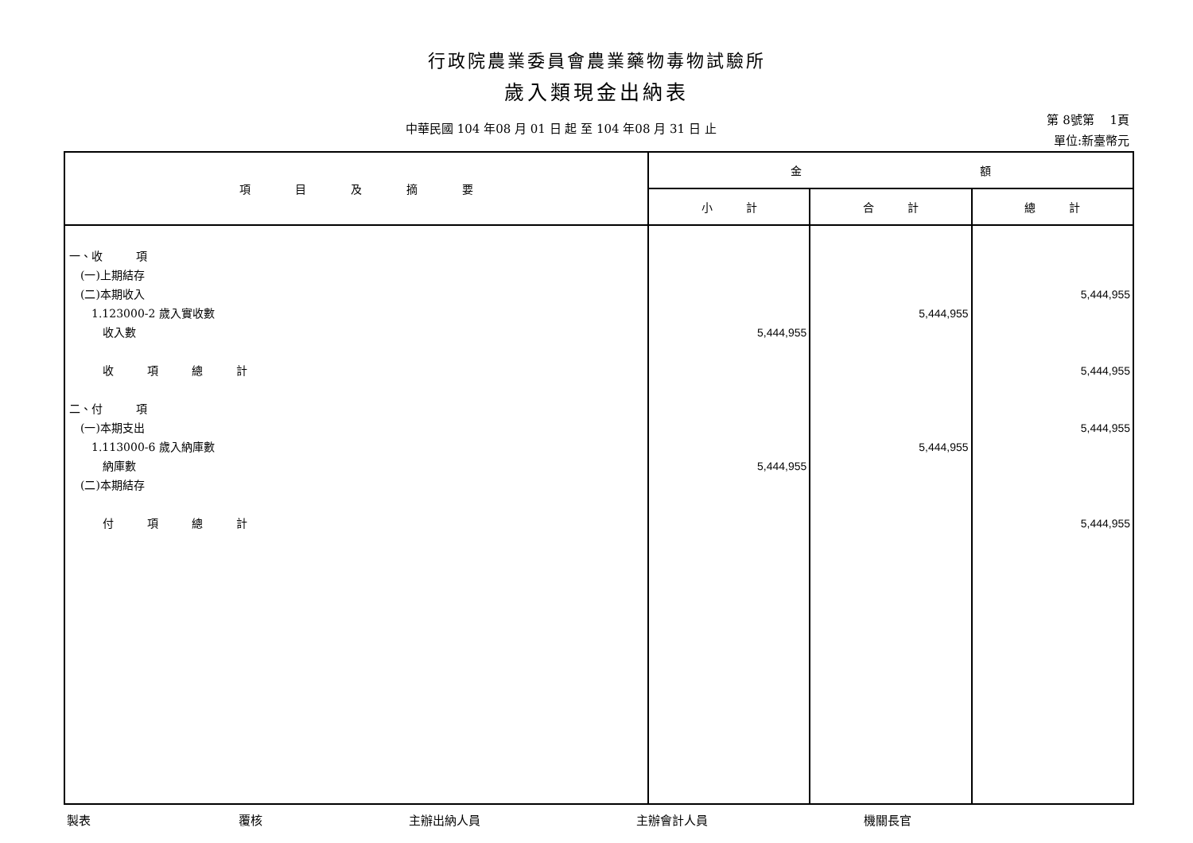行政院農業委員會農業藥物毒物試驗所
歲入類現金出納表
中華民國 104 年08 月 01 日 起 至 104 年08 月 31 日 止
第 8號第　 1頁
單位:新臺幣元
| 項 目 及 摘 要 | 金 額 | | |
| --- | --- | --- | --- |
| | 小 計 | 合 計 | 總 計 |
| 一、收 項 (一)上期結存 (二)本期收入 1.123000-2 歲入實收數 收入數 收 項 總 計 二、付 項 (一)本期支出 1.113000-6 歲入納庫數 納庫數 (二)本期結存 付 項 總 計 | 5,444,955 5,444,955 | 5,444,955 5,444,955 | 5,444,955 5,444,955 5,444,955 5,444,955 |
製表 覆核 主辦出納人員 主辦會計人員 機關長官